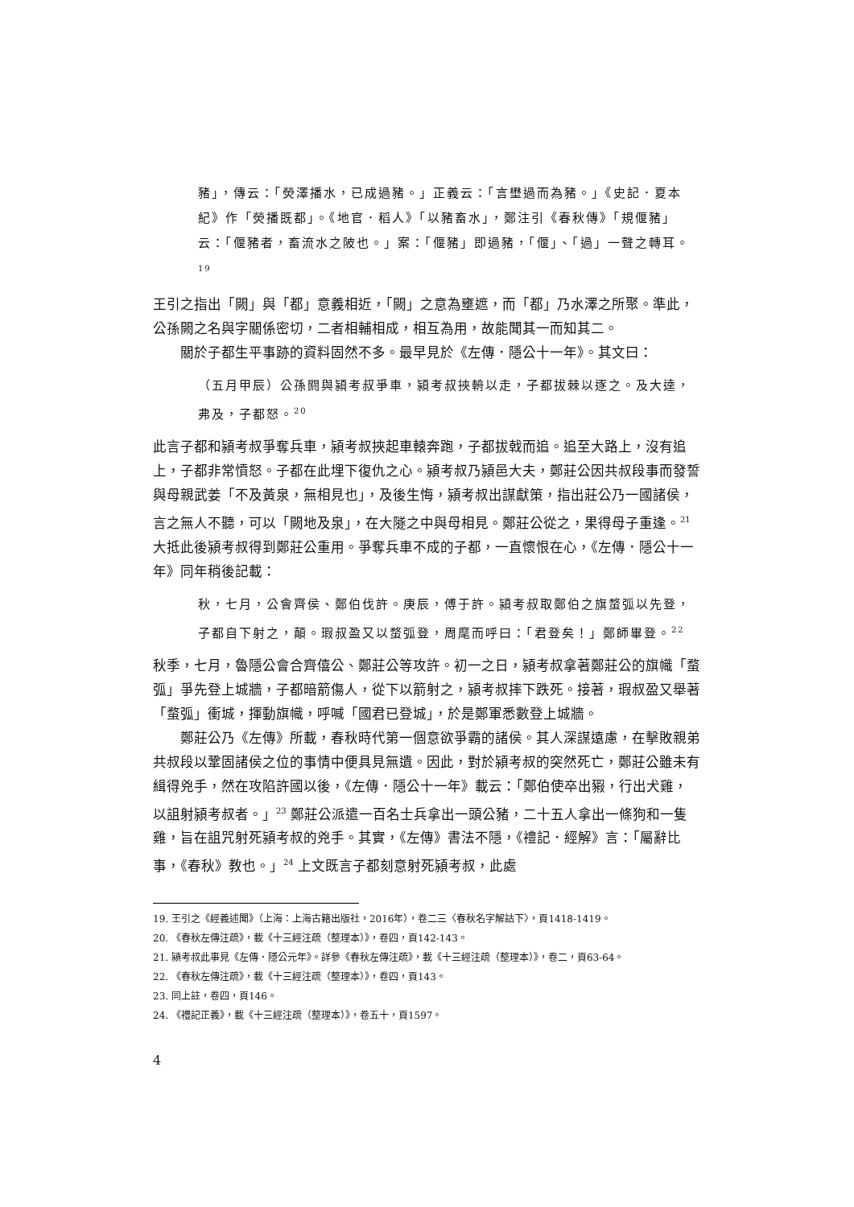豬」，傳云：「熒澤播水，已成過豬。」正義云：「言壄過而為豬。」《史記．夏本紀》作「熒播既都」。《地官．稻人》「以豬畜水」，鄭注引《春秋傳》「規偃豬」云：「偃豬者，畜流水之陂也。」案：「偃豬」即過豬，「偃」、「過」一聲之轉耳。<sup>19</sup>
王引之指出「闕」與「都」意義相近，「闕」之意為壅遮，而「都」乃水澤之所聚。準此，公孫闕之名與字關係密切，二者相輔相成，相互為用，故能聞其一而知其二。
關於子都生平事跡的資料固然不多。最早見於《左傳．隱公十一年》。其文曰：
（五月甲辰）公孫閼與潁考叔爭車，潁考叔挾輈以走，子都拔棘以逐之。及大逵，弗及，子都怒。<sup>20</sup>
此言子都和潁考叔爭奪兵車，潁考叔挾起車轅奔跑，子都拔戟而追。追至大路上，沒有追上，子都非常憤怒。子都在此埋下復仇之心。潁考叔乃潁邑大夫，鄭莊公因共叔段事而發誓與母親武姜「不及黃泉，無相見也」，及後生悔，潁考叔出謀獻策，指出莊公乃一國諸侯，言之無人不聽，可以「闕地及泉」，在大隧之中與母相見。鄭莊公從之，果得母子重逢。<sup>21</sup> 大抵此後潁考叔得到鄭莊公重用。爭奪兵車不成的子都，一直懷恨在心，《左傳．隱公十一年》同年稍後記載：
秋，七月，公會齊侯、鄭伯伐許。庚辰，傅于許。潁考叔取鄭伯之旗蝥弧以先登，子都自下射之，顛。瑕叔盈又以蝥弧登，周麾而呼曰：「君登矣！」鄭師畢登。<sup>22</sup>
秋季，七月，魯隱公會合齊僖公、鄭莊公等攻許。初一之日，潁考叔拿著鄭莊公的旗幟「蝥弧」爭先登上城牆，子都暗箭傷人，從下以箭射之，潁考叔摔下跌死。接著，瑕叔盈又舉著「蝥弧」衝城，揮動旗幟，呼喊「國君已登城」，於是鄭軍悉數登上城牆。
鄭莊公乃《左傳》所載，春秋時代第一個意欲爭霸的諸侯。其人深謀遠慮，在擊敗親弟共叔段以鞏固諸侯之位的事情中便具見無遺。因此，對於潁考叔的突然死亡，鄭莊公雖未有緝得兇手，然在攻陷許國以後，《左傳．隱公十一年》載云：「鄭伯使卒出豭，行出犬雞，以詛射潁考叔者。」<sup>23</sup> 鄭莊公派遣一百名士兵拿出一頭公豬，二十五人拿出一條狗和一隻雞，旨在詛咒射死潁考叔的兇手。其實，《左傳》書法不隱，《禮記．經解》言：「屬辭比事，《春秋》教也。」<sup>24</sup> 上文既言子都刻意射死潁考叔，此處
19. 王引之《經義述聞》（上海：上海古籍出版社，2016年），卷二三〈春秋名字解詁下〉，頁1418-1419。
20. 《春秋左傳注疏》，載《十三經注疏（整理本）》，卷四，頁142-143。
21. 潁考叔此事見《左傳．隱公元年》。詳參《春秋左傳注疏》，載《十三經注疏（整理本）》，卷二，頁63-64。
22. 《春秋左傳注疏》，載《十三經注疏（整理本）》，卷四，頁143。
23. 同上註，卷四，頁146。
24. 《禮記正義》，載《十三經注疏（整理本）》，卷五十，頁1597。
4